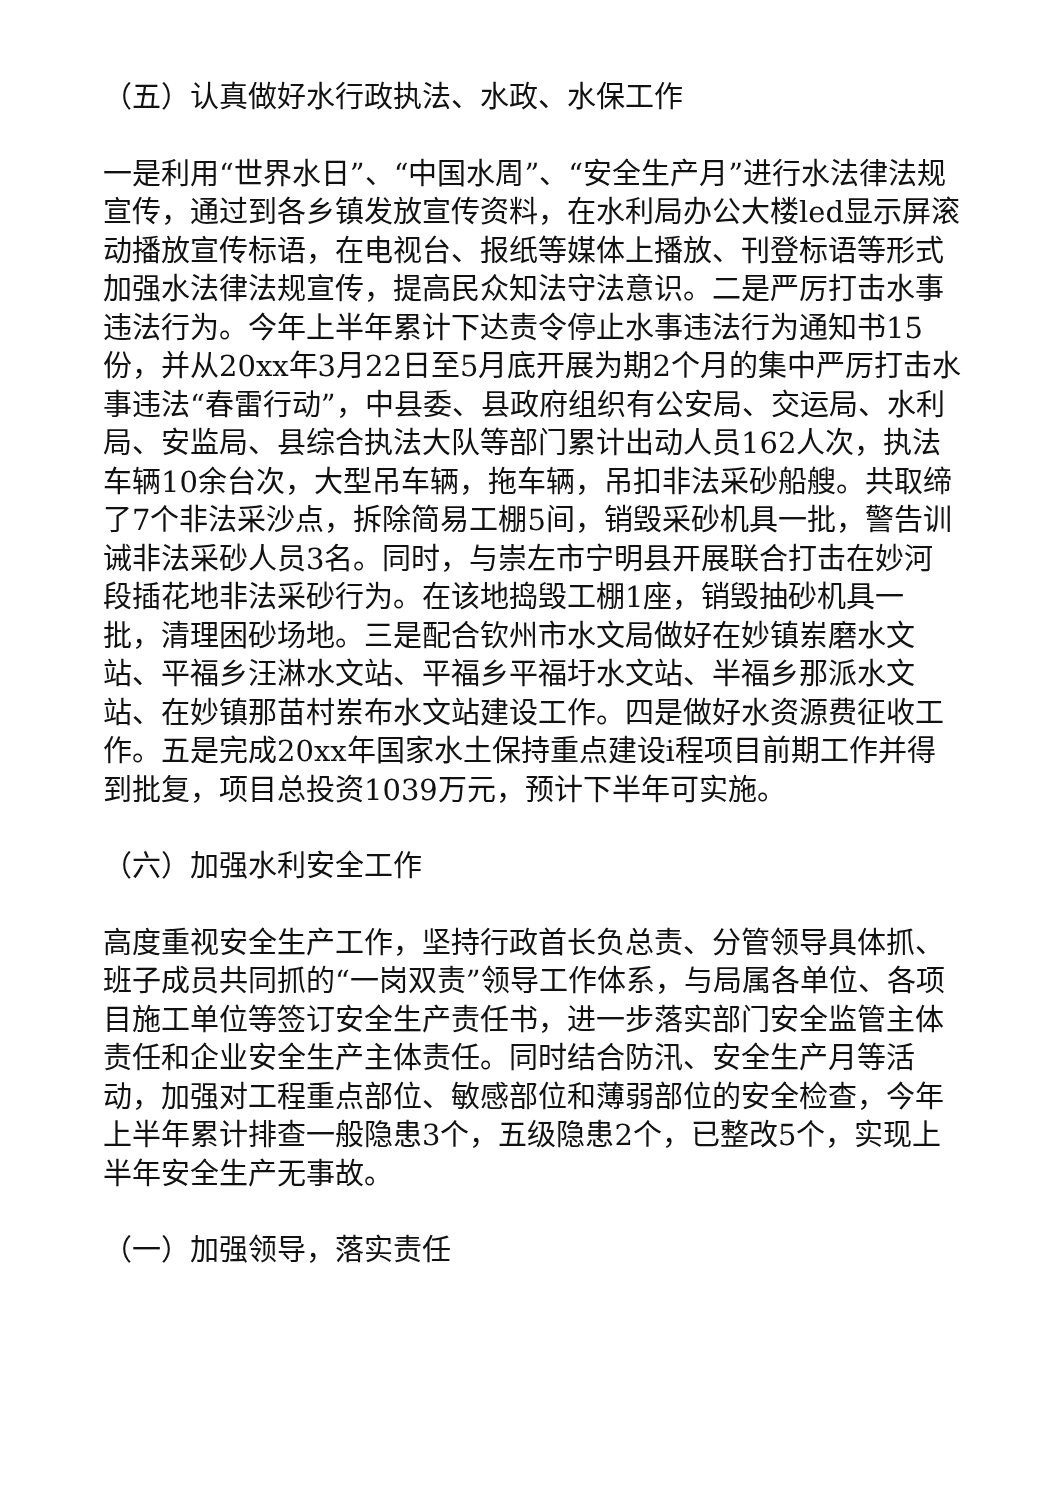（五）认真做好水行政执法、水政、水保工作
一是利用“世界水日”、“中国水周”、“安全生产月”进行水法律法规宣传，通过到各乡镇发放宣传资料，在水利局办公大楼led显示屏滚动播放宣传标语，在电视台、报纸等媒体上播放、刊登标语等形式加强水法律法规宣传，提高民众知法守法意识。二是严厉打击水事违法行为。今年上半年累计下达责令停止水事违法行为通知书15份，并从20xx年3月22日至5月底开展为期2个月的集中严厉打击水事违法“春雷行动”，中县委、县政府组织有公安局、交运局、水利局、安监局、县综合执法大队等部门累计出动人员162人次，执法车辆10余台次，大型吊车辆，拖车辆，吊扣非法采砂船艘。共取缔了7个非法采沙点，拆除简易工棚5间，销毁采砂机具一批，警告训诫非法采砂人员3名。同时，与崇左市宁明县开展联合打击在妙河段插花地非法采砂行为。在该地捣毁工棚1座，销毁抽砂机具一批，清理困砂场地。三是配合钦州市水文局做好在妙镇岽磨水文站、平福乡汪淋水文站、平福乡平福圩水文站、半福乡那派水文站、在妙镇那苗村岽布水文站建设工作。四是做好水资源费征收工作。五是完成20xx年国家水土保持重点建设i程项目前期工作并得到批复，项目总投资1039万元，预计下半年可实施。
（六）加强水利安全工作
高度重视安全生产工作，坚持行政首长负总责、分管领导具体抓、班子成员共同抓的“一岗双责”领导工作体系，与局属各单位、各项目施工单位等签订安全生产责任书，进一步落实部门安全监管主体责任和企业安全生产主体责任。同时结合防汛、安全生产月等活动，加强对工程重点部位、敏感部位和薄弱部位的安全检查，今年上半年累计排查一般隐患3个，五级隐患2个，已整改5个，实现上半年安全生产无事故。
（一）加强领导，落实责任